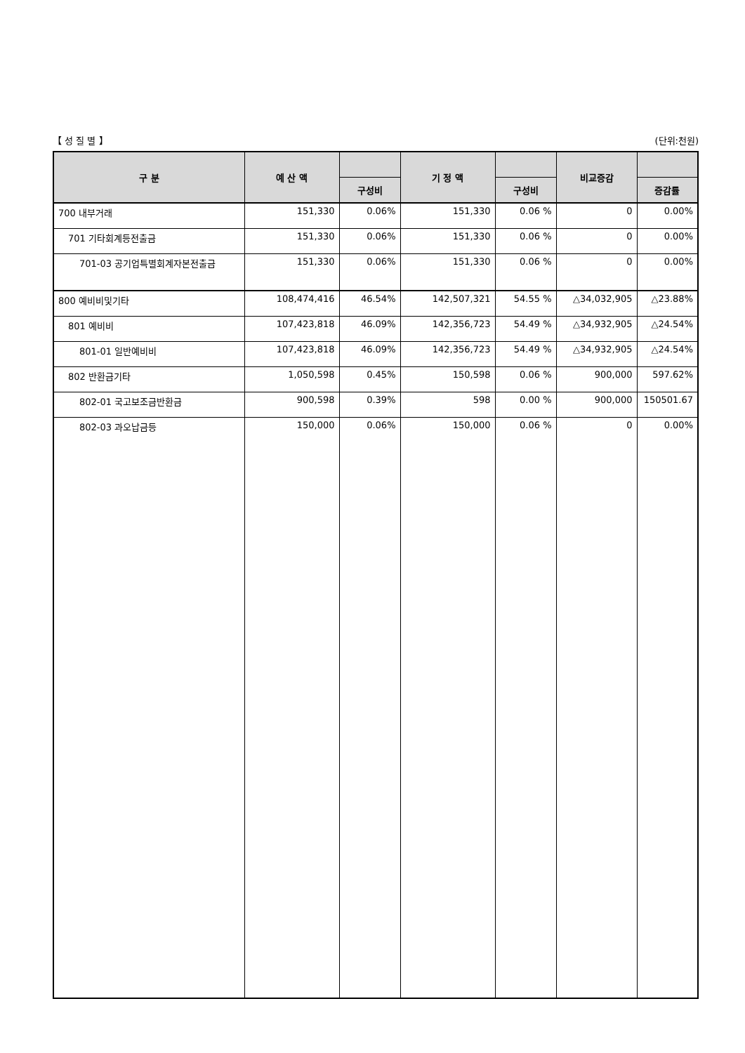【 성 질 별 】 (단위:천원)
| 구 분 | 예 산 액 | | 기 정 액 | | 비교증감 | |
| --- | --- | --- | --- | --- | --- | --- |
| | | 구성비 | | 구성비 | | 증감률 |
| 700 내부거래 | 151,330 | 0.06% | 151,330 | 0.06 % | 0 | 0.00% |
| 701 기타회계등전출금 | 151,330 | 0.06% | 151,330 | 0.06 % | 0 | 0.00% |
| 701-03 공기업특별회계자본전출금 | 151,330 | 0.06% | 151,330 | 0.06 % | 0 | 0.00% |
| 800 예비비및기타 | 108,474,416 | 46.54% | 142,507,321 | 54.55 % | △34,032,905 | △23.88% |
| 801 예비비 | 107,423,818 | 46.09% | 142,356,723 | 54.49 % | △34,932,905 | △24.54% |
| 801-01 일반예비비 | 107,423,818 | 46.09% | 142,356,723 | 54.49 % | △34,932,905 | △24.54% |
| 802 반환금기타 | 1,050,598 | 0.45% | 150,598 | 0.06 % | 900,000 | 597.62% |
| 802-01 국고보조금반환금 | 900,598 | 0.39% | 598 | 0.00 % | 900,000 | 150501.67 |
| 802-03 과오납금등 | 150,000 | 0.06% | 150,000 | 0.06 % | 0 | 0.00% |